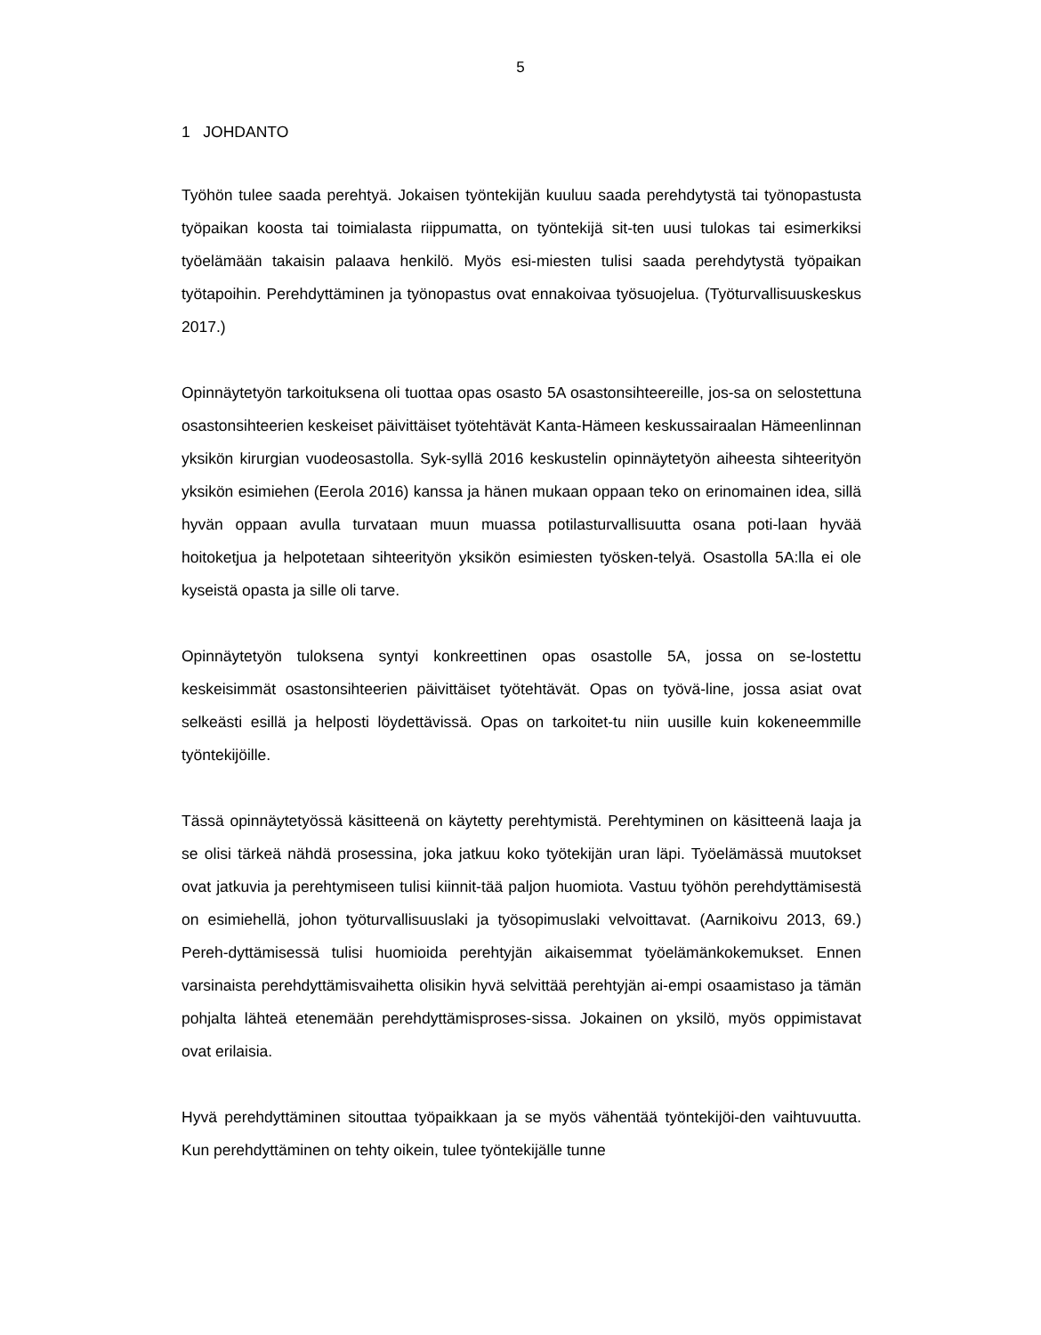5
1 JOHDANTO
Työhön tulee saada perehtyä. Jokaisen työntekijän kuuluu saada perehdytystä tai työnopastusta työpaikan koosta tai toimialasta riippumatta, on työntekijä sit-ten uusi tulokas tai esimerkiksi työelämään takaisin palaava henkilö. Myös esi-miesten tulisi saada perehdytystä työpaikan työtapoihin. Perehdyttäminen ja työnopastus ovat ennakoivaa työsuojelua. (Työturvallisuuskeskus 2017.)
Opinnäytetyön tarkoituksena oli tuottaa opas osasto 5A osastonsihteereille, jos-sa on selostettuna osastonsihteerien keskeiset päivittäiset työtehtävät Kanta-Hämeen keskussairaalan Hämeenlinnan yksikön kirurgian vuodeosastolla. Syk-syllä 2016 keskustelin opinnäytetyön aiheesta sihteerityön yksikön esimiehen (Eerola 2016) kanssa ja hänen mukaan oppaan teko on erinomainen idea, sillä hyvän oppaan avulla turvataan muun muassa potilasturvallisuutta osana poti-laan hyvää hoitoketjua ja helpotetaan sihteerityön yksikön esimiesten työsken-telyä. Osastolla 5A:lla ei ole kyseistä opasta ja sille oli tarve.
Opinnäytetyön tuloksena syntyi konkreettinen opas osastolle 5A, jossa on se-lostettu keskeisimmät osastonsihteerien päivittäiset työtehtävät. Opas on työvä-line, jossa asiat ovat selkeästi esillä ja helposti löydettävissä. Opas on tarkoitet-tu niin uusille kuin kokeneemmille työntekijöille.
Tässä opinnäytetyössä käsitteenä on käytetty perehtymistä. Perehtyminen on käsitteenä laaja ja se olisi tärkeä nähdä prosessina, joka jatkuu koko työtekijän uran läpi. Työelämässä muutokset ovat jatkuvia ja perehtymiseen tulisi kiinnit-tää paljon huomiota. Vastuu työhön perehdyttämisestä on esimiehellä, johon työturvallisuuslaki ja työsopimuslaki velvoittavat. (Aarnikoivu 2013, 69.) Pereh-dyttämisessä tulisi huomioida perehtyjän aikaisemmat työelämänkokemukset. Ennen varsinaista perehdyttämisvaihetta olisikin hyvä selvittää perehtyjän ai-empi osaamistaso ja tämän pohjalta lähteä etenemään perehdyttämisproses-sissa. Jokainen on yksilö, myös oppimistavat ovat erilaisia.
Hyvä perehdyttäminen sitouttaa työpaikkaan ja se myös vähentää työntekijöi-den vaihtuvuutta. Kun perehdyttäminen on tehty oikein, tulee työntekijälle tunne